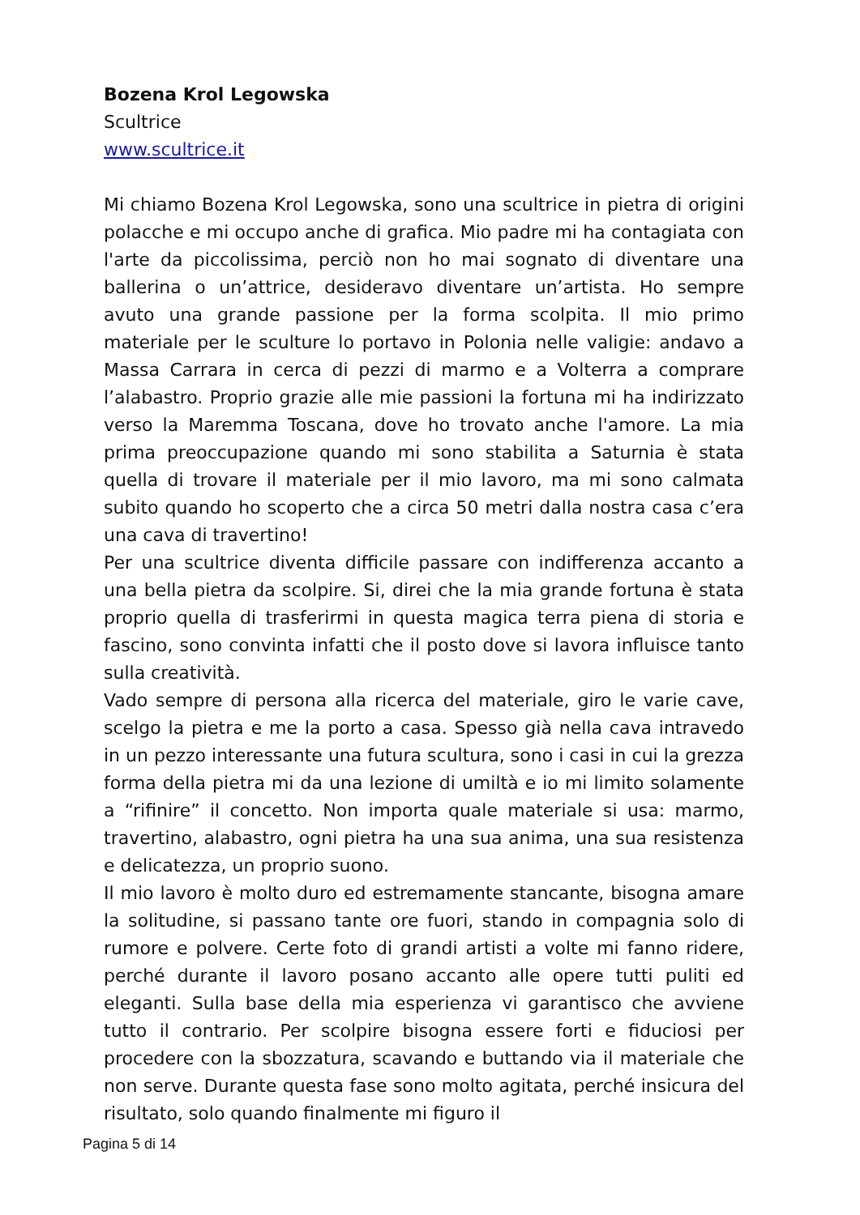Bozena Krol Legowska
Scultrice
www.scultrice.it
Mi chiamo Bozena Krol Legowska, sono una scultrice in pietra di origini polacche e mi occupo anche di grafica. Mio padre mi ha contagiata con l'arte da piccolissima, perciò non ho mai sognato di diventare una ballerina o un’attrice, desideravo diventare un’artista. Ho sempre avuto una grande passione per la forma scolpita. Il mio primo materiale per le sculture lo portavo in Polonia nelle valigie: andavo a Massa Carrara in cerca di pezzi di marmo e a Volterra a comprare l’alabastro. Proprio grazie alle mie passioni la fortuna mi ha indirizzato verso la Maremma Toscana, dove ho trovato anche l'amore. La mia prima preoccupazione quando mi sono stabilita a Saturnia è stata quella di trovare il materiale per il mio lavoro, ma mi sono calmata subito quando ho scoperto che a circa 50 metri dalla nostra casa c’era una cava di travertino!
Per una scultrice diventa difficile passare con indifferenza accanto a una bella pietra da scolpire. Si, direi che la mia grande fortuna è stata proprio quella di trasferirmi in questa magica terra piena di storia e fascino, sono convinta infatti che il posto dove si lavora influisce tanto sulla creatività.
Vado sempre di persona alla ricerca del materiale, giro le varie cave, scelgo la pietra e me la porto a casa. Spesso già nella cava intravedo in un pezzo interessante una futura scultura, sono i casi in cui la grezza forma della pietra mi da una lezione di umiltà e io mi limito solamente a “rifinire” il concetto. Non importa quale materiale si usa: marmo, travertino, alabastro, ogni pietra ha una sua anima, una sua resistenza e delicatezza, un proprio suono.
Il mio lavoro è molto duro ed estremamente stancante, bisogna amare la solitudine, si passano tante ore fuori, stando in compagnia solo di rumore e polvere. Certe foto di grandi artisti a volte mi fanno ridere, perché durante il lavoro posano accanto alle opere tutti puliti ed eleganti. Sulla base della mia esperienza vi garantisco che avviene tutto il contrario. Per scolpire bisogna essere forti e fiduciosi per procedere con la sbozzatura, scavando e buttando via il materiale che non serve. Durante questa fase sono molto agitata, perché insicura del risultato, solo quando finalmente mi figuro il
Pagina 5 di 14